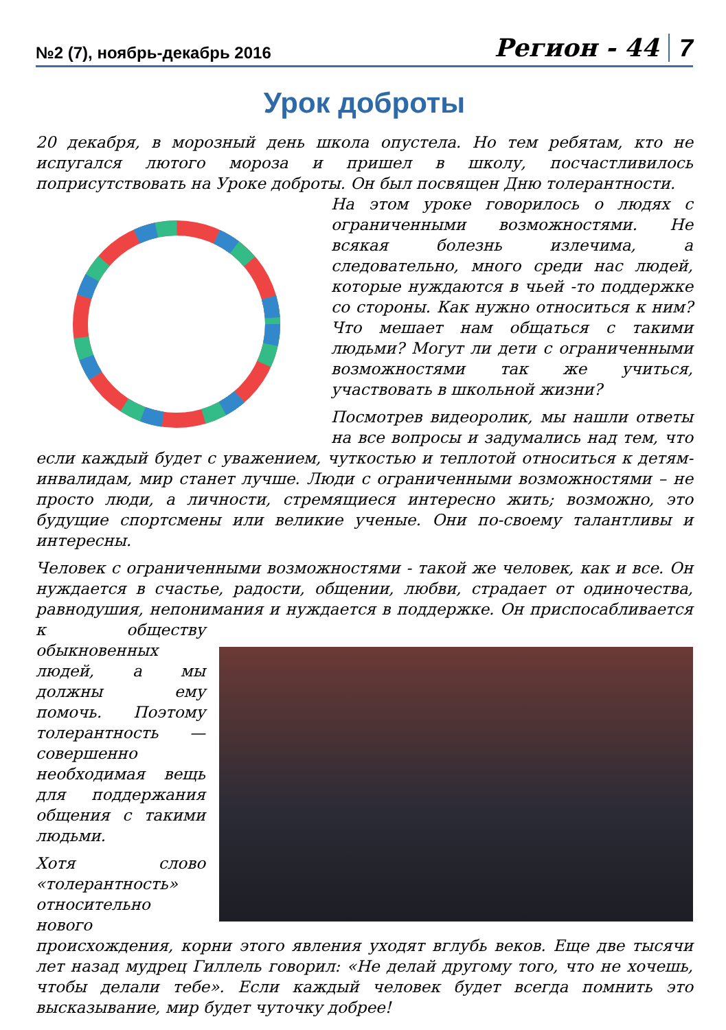№2 (7), ноябрь-декабрь 2016 Регион - 44 7
Урок доброты
20 декабря, в морозный день школа опустела. Но тем ребятам, кто не испугался лютого мороза и пришел в школу, посчастливилось поприсутствовать на Уроке доброты. Он был посвящен Дню толерантности.
На этом уроке говорилось о людях с ограниченными возможностями. Не всякая болезнь излечима, а следовательно, много среди нас людей, которые нуждаются в чьей -то поддержке со стороны. Как нужно относиться к ним? Что мешает нам общаться с такими людьми? Могут ли дети с ограниченными возможностями так же учиться, участвовать в школьной жизни?
Посмотрев видеоролик, мы нашли ответы на все вопросы и задумались над тем, что если каждый будет с уважением, чуткостью и теплотой относиться к детям-инвалидам, мир станет лучше. Люди с ограниченными возможностями – не просто люди, а личности, стремящиеся интересно жить; возможно, это будущие спортсмены или великие ученые. Они по-своему талантливы и интересны.
Человек с ограниченными возможностями - такой же человек, как и все. Он нуждается в счастье, радости, общении, любви, страдает от одиночества, равнодушия, непонимания и нуждается в поддержке. Он приспо сабливается к обществу обыкновенных людей, а мы должны ему помочь. Поэтому толерантность — совершенно необходимая вещь для поддержания общения с такими людьми.
Хотя слово «толерантность» относительно нового происхождения, корни этого явления уходят вглубь веков. Еще две тысячи лет назад мудрец Гиллель говорил: «Не делай другому того, что не хочешь, чтобы делали тебе». Если каждый человек будет всегда помнить это высказывание, мир будет чуточку добрее!